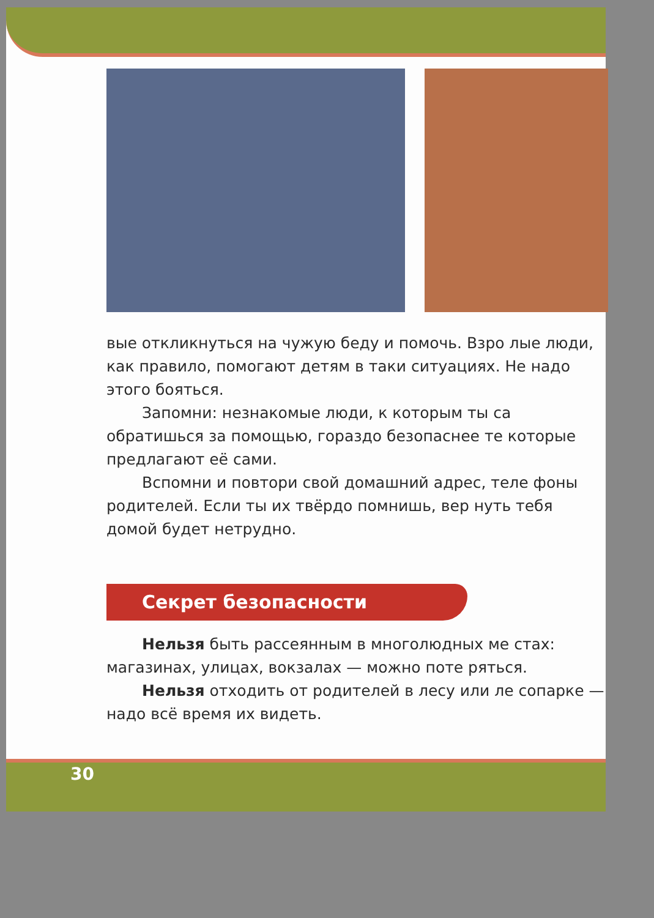вые откликнуться на чужую беду и помочь. Взро лые люди, как правило, помогают детям в таки ситуациях. Не надо этого бояться.
Запомни: незнакомые люди, к которым ты са обратишься за помощью, гораздо безопаснее те которые предлагают её сами.
Вспомни и повтори свой домашний адрес, теле фоны родителей. Если ты их твёрдо помнишь, вер нуть тебя домой будет нетрудно.
Секрет безопасности
Нельзя быть рассеянным в многолюдных ме стах: магазинах, улицах, вокзалах — можно поте ряться.
Нельзя отходить от родителей в лесу или ле сопарке — надо всё время их видеть.
30